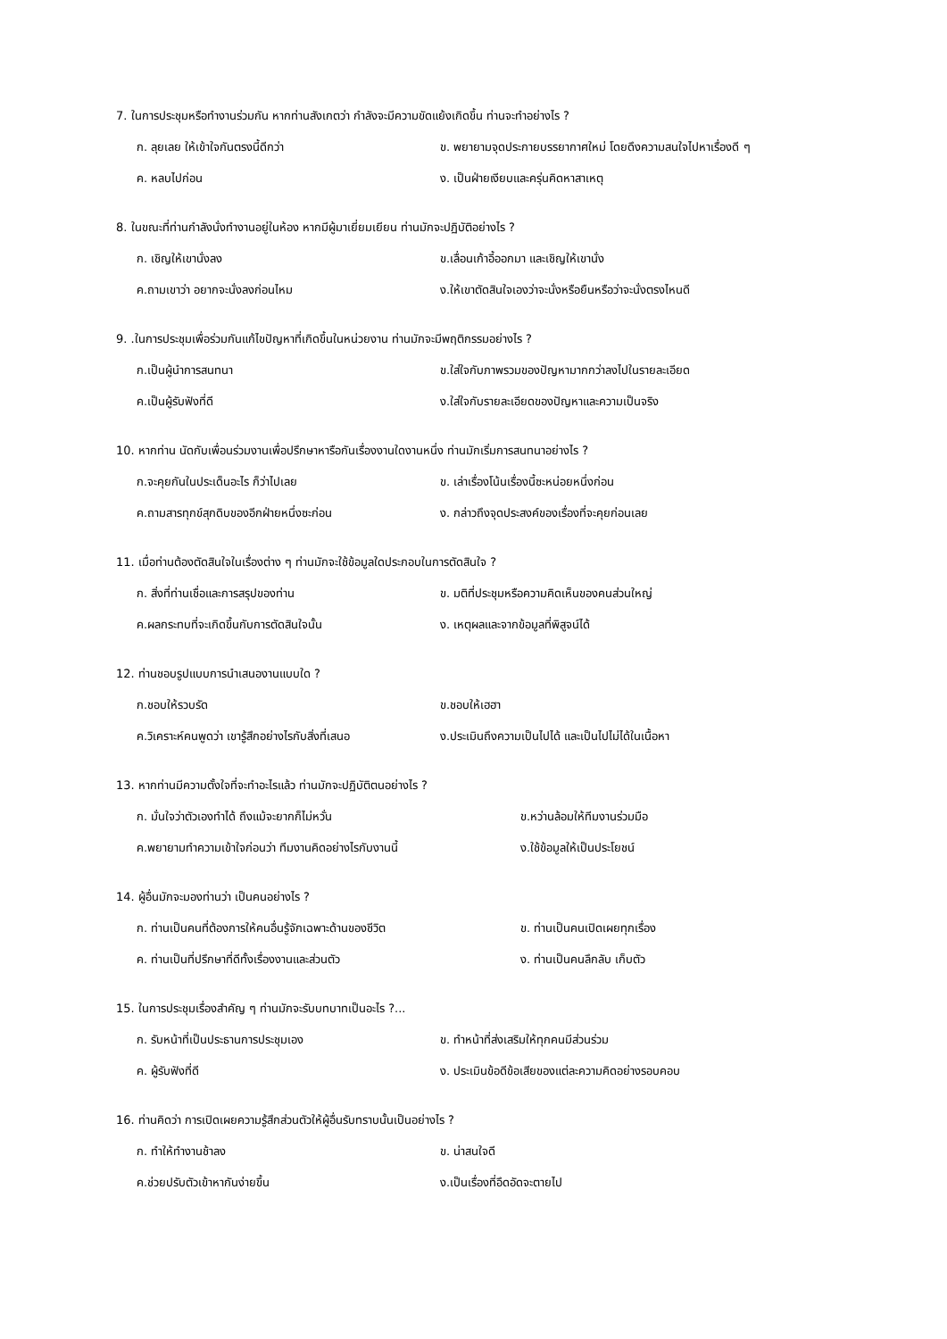7. ในการประชุมหรือทำงานร่วมกัน หากท่านสังเกตว่า กำลังจะมีความขัดแย้งเกิดขึ้น ท่านจะทำอย่างไร ?
ก. ลุยเลย ให้เข้าใจกันตรงนี้ดีกว่า ข. พยายามจุดประกายบรรยากาศใหม่ โดยดึงความสนใจไปหาเรื่องดี ๆ
ค. หลบไปก่อน ง. เป็นฝ่ายเงียบและครุ่นคิดหาสาเหตุ
8. ในขณะที่ท่านกำลังนั่งทำงานอยู่ในห้อง หากมีผู้มาเยี่ยมเยียน ท่านมักจะปฏิบัติอย่างไร ?
ก. เชิญให้เขานั่งลง ข.เลื่อนเก้าอี้ออกมา และเชิญให้เขานั่ง
ค.ถามเขาว่า อยากจะนั่งลงก่อนไหม ง.ให้เขาตัดสินใจเองว่าจะนั่งหรือยืนหรือว่าจะนั่งตรงไหนดี
9. .ในการประชุมเพื่อร่วมกันแก้ไขปัญหาที่เกิดขึ้นในหน่วยงาน ท่านมักจะมีพฤติกรรมอย่างไร ?
ก.เป็นผู้นำการสนทนา ข.ใส่ใจกับภาพรวมของปัญหามากกว่าลงไปในรายละเอียด
ค.เป็นผู้รับฟังที่ดี ง.ใส่ใจกับรายละเอียดของปัญหาและความเป็นจริง
10. หากท่าน นัดกับเพื่อนร่วมงานเพื่อปรึกษาหารือกันเรื่องงานใดงานหนึ่ง ท่านมักเริ่มการสนทนาอย่างไร ?
ก.จะคุยกันในประเด็นอะไร ก็ว่าไปเลย ข. เล่าเรื่องโน้นเรื่องนี้ซะหน่อยหนึ่งก่อน
ค.ถามสารทุกข์สุกดิบของอีกฝ่ายหนึ่งซะก่อน ง. กล่าวถึงจุดประสงค์ของเรื่องที่จะคุยก่อนเลย
11. เมื่อท่านต้องตัดสินใจในเรื่องต่าง ๆ ท่านมักจะใช้ข้อมูลใดประกอบในการตัดสินใจ ?
ก. สิ่งที่ท่านเชื่อและการสรุปของท่าน ข. มติที่ประชุมหรือความคิดเห็นของคนส่วนใหญ่
ค.ผลกระทบที่จะเกิดขึ้นกับการตัดสินใจนั้น ง. เหตุผลและจากข้อมูลที่พิสูจน์ได้
12. ท่านชอบรูปแบบการนำเสนองานแบบใด ?
ก.ชอบให้รวบรัด ข.ชอบให้เฮฮา
ค.วิเคราะห์คนพูดว่า เขารู้สึกอย่างไรกับสิ่งที่เสนอ ง.ประเมินถึงความเป็นไปได้ และเป็นไปไม่ได้ในเนื้อหา
13. หากท่านมีความตั้งใจที่จะทำอะไรแล้ว ท่านมักจะปฏิบัติตนอย่างไร ?
ก. มั่นใจว่าตัวเองทำได้ ถึงแม้จะยากก็ไม่หวั่น ข.หว่านล้อมให้ทีมงานร่วมมือ
ค.พยายามทำความเข้าใจก่อนว่า ทีมงานคิดอย่างไรกับงานนี้ ง.ใช้ข้อมูลให้เป็นประโยชน์
14. ผู้อื่นมักจะมองท่านว่า เป็นคนอย่างไร ?
ก. ท่านเป็นคนที่ต้องการให้คนอื่นรู้จักเฉพาะด้านของชีวิต ข. ท่านเป็นคนเปิดเผยทุกเรื่อง
ค. ท่านเป็นที่ปรึกษาที่ดีทั้งเรื่องงานและส่วนตัว ง. ท่านเป็นคนลึกลับ เก็บตัว
15. ในการประชุมเรื่องสำคัญ ๆ ท่านมักจะรับบทบาทเป็นอะไร ?...
ก. รับหน้าที่เป็นประธานการประชุมเอง ข. ทำหน้าที่ส่งเสริมให้ทุกคนมีส่วนร่วม
ค. ผู้รับฟังที่ดี ง. ประเมินข้อดีข้อเสียของแต่ละความคิดอย่างรอบคอบ
16. ท่านคิดว่า การเปิดเผยความรู้สึกส่วนตัวให้ผู้อื่นรับทราบนั้นเป็นอย่างไร ?
ก. ทำให้ทำงานช้าลง ข. น่าสนใจดี
ค.ช่วยปรับตัวเข้าหากันง่ายขึ้น ง.เป็นเรื่องที่อึดอัดจะตายไป